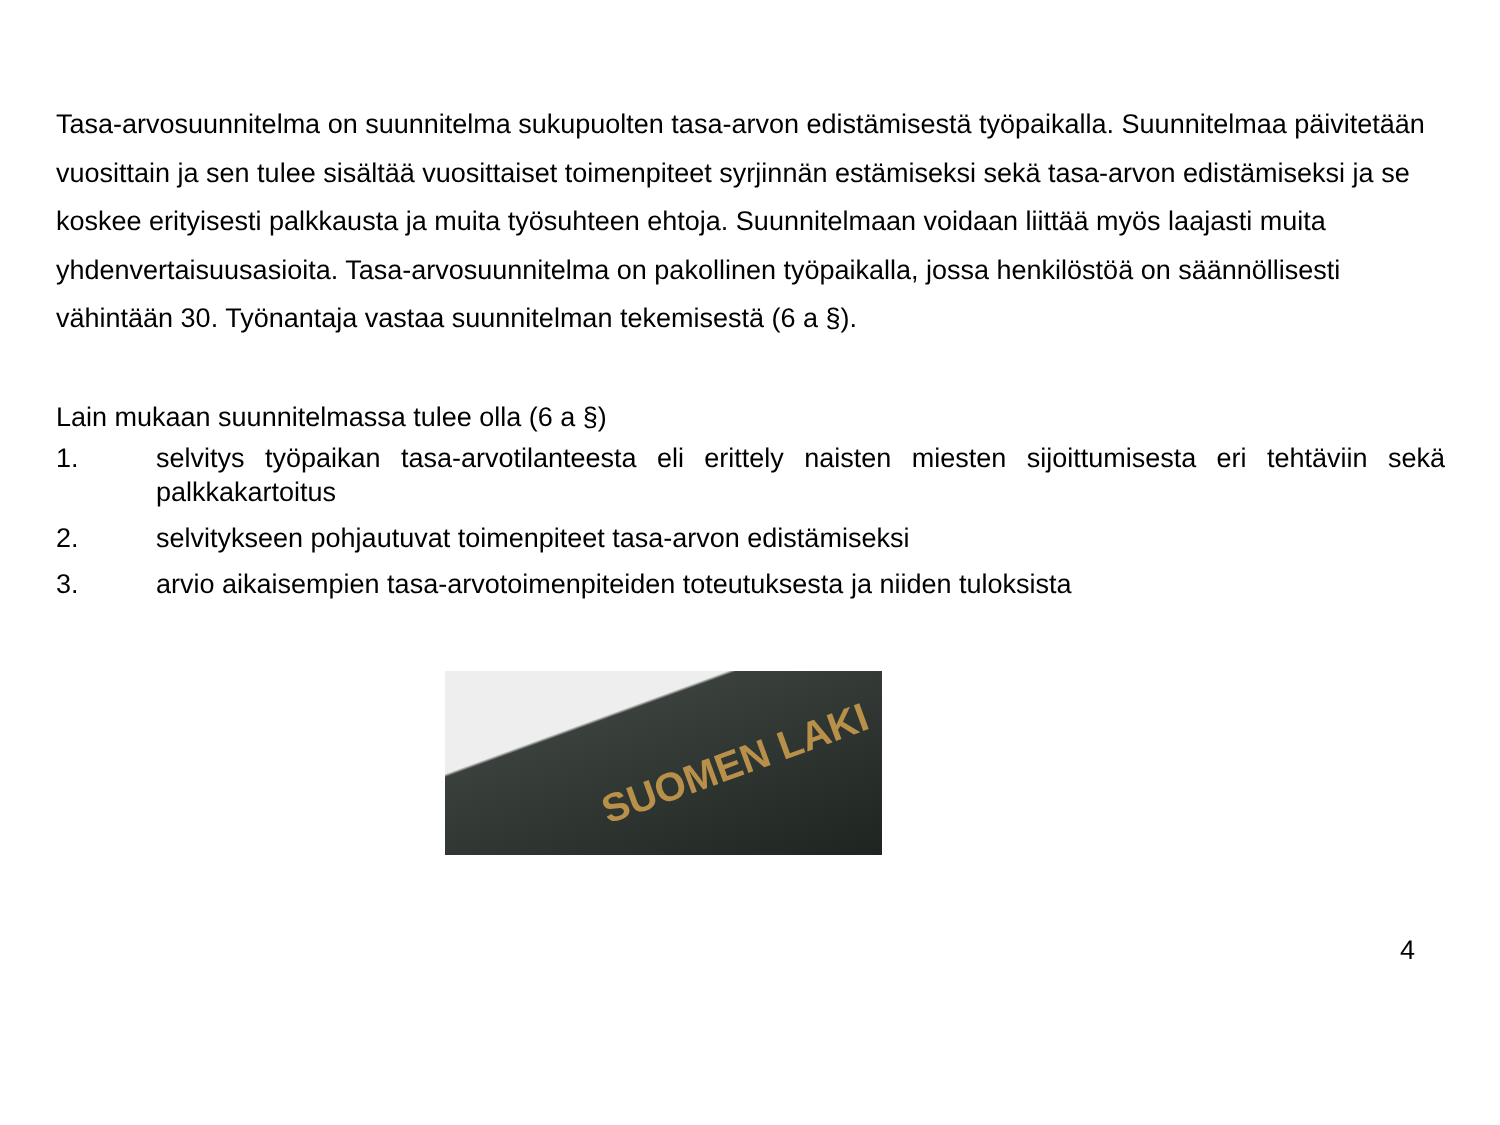Tasa-arvosuunnitelma on suunnitelma sukupuolten tasa-arvon edistämisestä työpaikalla. Suunnitelmaa päivitetään vuosittain ja sen tulee sisältää vuosittaiset toimenpiteet syrjinnän estämiseksi sekä tasa-arvon edistämiseksi ja se koskee erityisesti palkkausta ja muita työsuhteen ehtoja. Suunnitelmaan voidaan liittää myös laajasti muita yhdenvertaisuusasioita. Tasa-arvosuunnitelma on pakollinen työpaikalla, jossa henkilöstöä on säännöllisesti vähintään 30. Työnantaja vastaa suunnitelman tekemisestä (6 a §).
Lain mukaan suunnitelmassa tulee olla (6 a §)
1. selvitys työpaikan tasa-arvotilanteesta eli erittely naisten miesten sijoittumisesta eri tehtäviin sekä palkkakartoitus
2. selvitykseen pohjautuvat toimenpiteet tasa-arvon edistämiseksi
3. arvio aikaisempien tasa-arvotoimenpiteiden toteutuksesta ja niiden tuloksista
SUOMEN LAKI
4